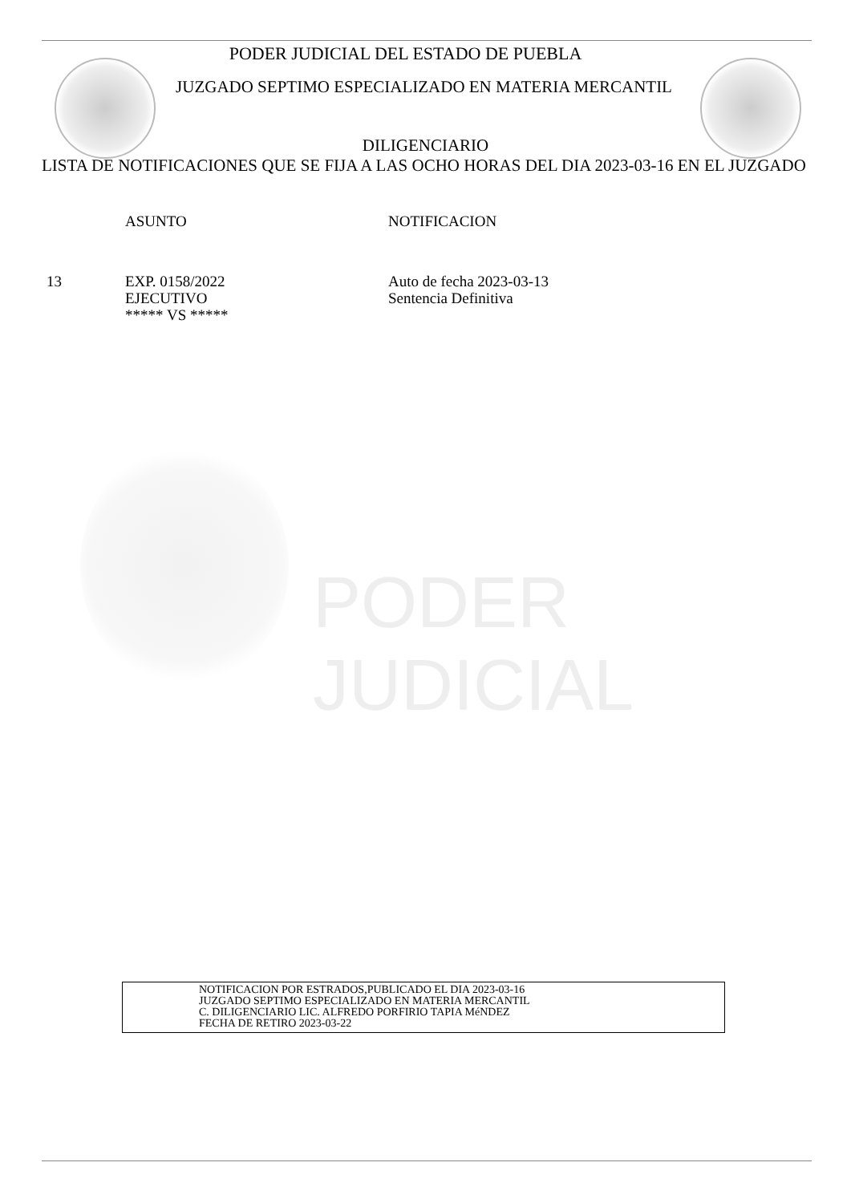PODER JUDICIAL
PODER JUDICIAL DEL ESTADO DE PUEBLA
JUZGADO SEPTIMO ESPECIALIZADO EN MATERIA MERCANTIL
DILIGENCIARIO
LISTA DE NOTIFICACIONES QUE SE FIJA A LAS OCHO HORAS DEL DIA 2023-03-16 EN EL JUZGADO
ASUNTO NOTIFICACION
13 EXP. 0158/2022
EJECUTIVO
***** VS ***** Auto de fecha 2023-03-13
Sentencia Definitiva
NOTIFICACION POR ESTRADOS,PUBLICADO EL DIA 2023-03-16
JUZGADO SEPTIMO ESPECIALIZADO EN MATERIA MERCANTIL
C. DILIGENCIARIO LIC. ALFREDO PORFIRIO TAPIA MéNDEZ
FECHA DE RETIRO 2023-03-22